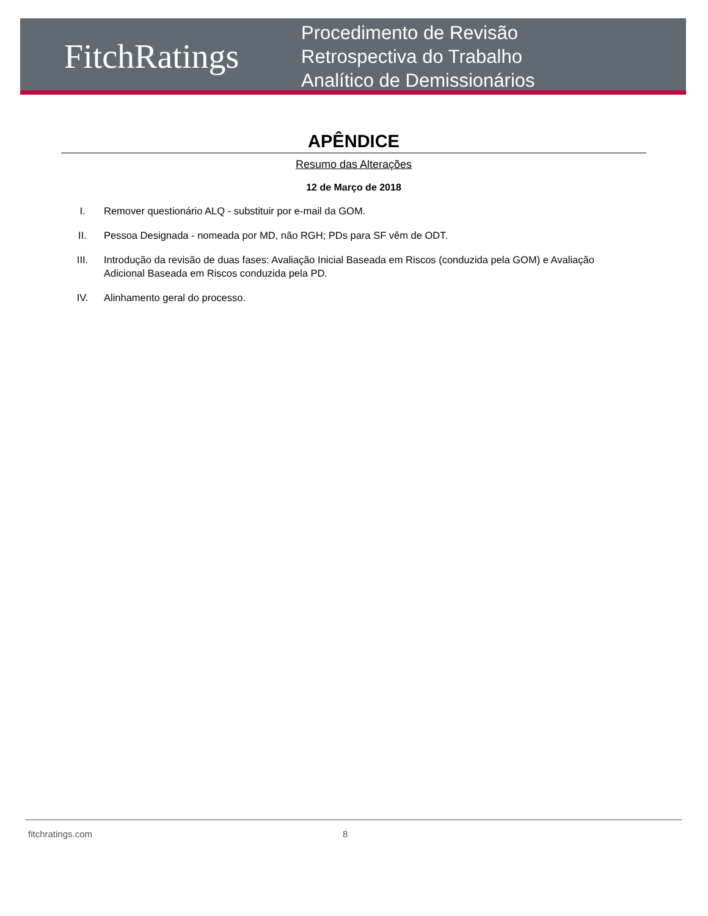FitchRatings
Procedimento de Revisão
Retrospectiva do Trabalho
Analítico de Demissionários
APÊNDICE
Resumo das Alterações
12 de Março de 2018
I. Remover questionário ALQ - substituir por e-mail da GOM.
II. Pessoa Designada - nomeada por MD, não RGH; PDs para SF vêm de ODT.
III. Introdução da revisão de duas fases: Avaliação Inicial Baseada em Riscos (conduzida pela GOM) e Avaliação Adicional Baseada em Riscos conduzida pela PD.
IV. Alinhamento geral do processo.
fitchratings.com 8